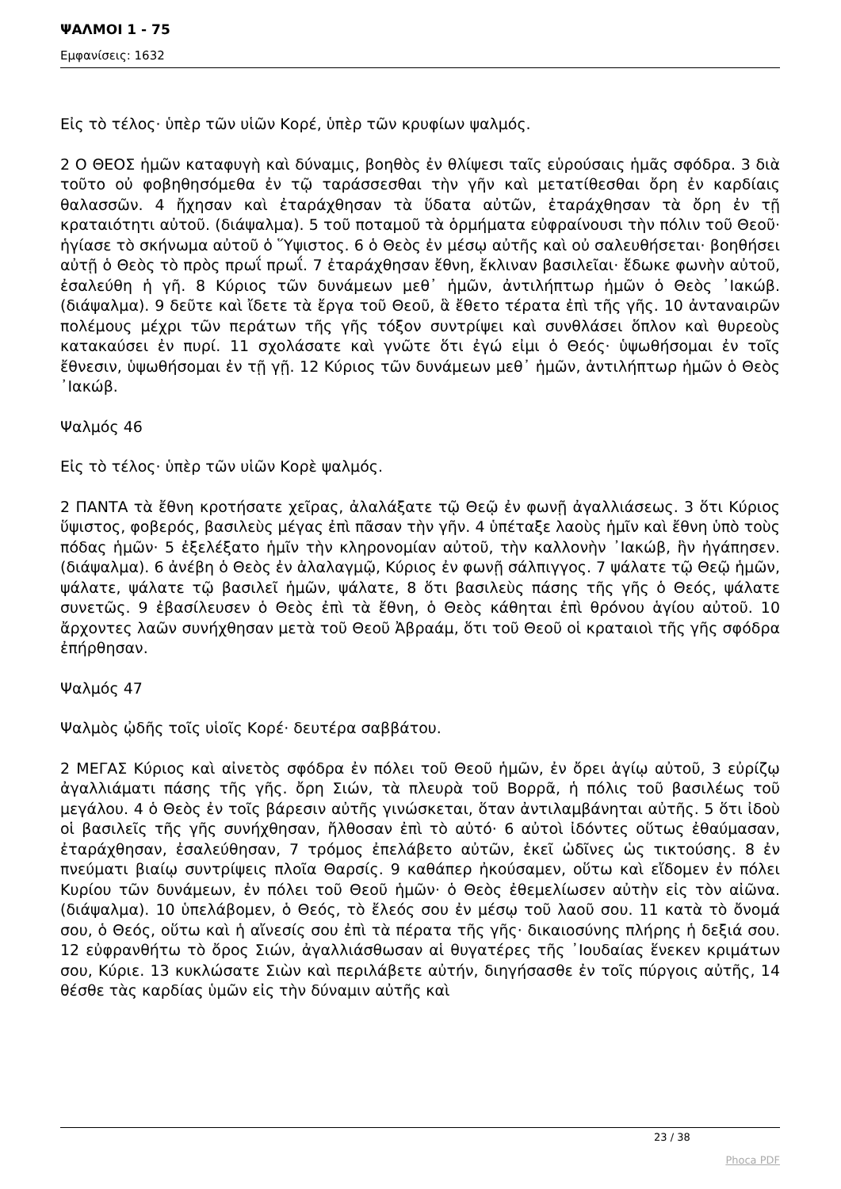ΨΑΛΜΟΙ 1 - 75
Εμφανίσεις: 1632
Εἰς τὸ τέλος· ὑπὲρ τῶν υἱῶν Κορέ, ὑπὲρ τῶν κρυφίων ψαλμός.
2 Ο ΘΕΟΣ ἡμῶν καταφυγὴ καὶ δύναμις, βοηθὸς ἐν θλίψεσι ταῖς εὑρούσαις ἡμᾶς σφόδρα. 3 διὰ τοῦτο οὐ φοβηθησόμεθα ἐν τῷ ταράσσεσθαι τὴν γῆν καὶ μετατίθεσθαι ὄρη ἐν καρδίαις θαλασσῶν. 4 ἤχησαν καὶ ἐταράχθησαν τὰ ὕδατα αὐτῶν, ἐταράχθησαν τὰ ὄρη ἐν τῇ κραταιότητι αὐτοῦ. (διάψαλμα). 5 τοῦ ποταμοῦ τὰ ὁρμήματα εὐφραίνουσι τὴν πόλιν τοῦ Θεοῦ· ἡγίασε τὸ σκήνωμα αὐτοῦ ὁ Ὕψιστος. 6 ὁ Θεὸς ἐν μέσῳ αὐτῆς καὶ οὐ σαλευθήσεται· βοηθήσει αὐτῇ ὁ Θεὸς τὸ πρὸς πρωΐ πρωΐ. 7 ἐταράχθησαν ἔθνη, ἔκλιναν βασιλεῖαι· ἔδωκε φωνὴν αὐτοῦ, ἐσαλεύθη ἡ γῆ. 8 Κύριος τῶν δυνάμεων μεθ᾿ ἡμῶν, ἀντιλήπτωρ ἡμῶν ὁ Θεὸς ᾿Ιακώβ. (διάψαλμα). 9 δεῦτε καὶ ἴδετε τὰ ἔργα τοῦ Θεοῦ, ἃ ἔθετο τέρατα ἐπὶ τῆς γῆς. 10 ἀνταναιρῶν πολέμους μέχρι τῶν περάτων τῆς γῆς τόξον συντρίψει καὶ συνθλάσει ὅπλον καὶ θυρεοὺς κατακαύσει ἐν πυρί. 11 σχολάσατε καὶ γνῶτε ὅτι ἐγώ εἰμι ὁ Θεός· ὑψωθήσομαι ἐν τοῖς ἔθνεσιν, ὑψωθήσομαι ἐν τῇ γῇ. 12 Κύριος τῶν δυνάμεων μεθ᾿ ἡμῶν, ἀντιλήπτωρ ἡμῶν ὁ Θεὸς ᾿Ιακώβ.
Ψαλμός 46
Εἰς τὸ τέλος· ὑπὲρ τῶν υἱῶν Κορὲ ψαλμός.
2 ΠΑΝΤΑ τὰ ἔθνη κροτήσατε χεῖρας, ἀλαλάξατε τῷ Θεῷ ἐν φωνῇ ἀγαλλιάσεως. 3 ὅτι Κύριος ὕψιστος, φοβερός, βασιλεὺς μέγας ἐπὶ πᾶσαν τὴν γῆν. 4 ὑπέταξε λαοὺς ἡμῖν καὶ ἔθνη ὑπὸ τοὺς πόδας ἡμῶν· 5 ἐξελέξατο ἡμῖν τὴν κληρονομίαν αὐτοῦ, τὴν καλλονὴν ᾿Ιακώβ, ἣν ἠγάπησεν. (διάψαλμα). 6 ἀνέβη ὁ Θεὸς ἐν ἀλαλαγμῷ, Κύριος ἐν φωνῇ σάλπιγγος. 7 ψάλατε τῷ Θεῷ ἡμῶν, ψάλατε, ψάλατε τῷ βασιλεῖ ἡμῶν, ψάλατε, 8 ὅτι βασιλεὺς πάσης τῆς γῆς ὁ Θεός, ψάλατε συνετῶς. 9 ἐβασίλευσεν ὁ Θεὸς ἐπὶ τὰ ἔθνη, ὁ Θεὸς κάθηται ἐπὶ θρόνου ἁγίου αὐτοῦ. 10 ἄρχοντες λαῶν συνήχθησαν μετὰ τοῦ Θεοῦ Ἀβραάμ, ὅτι τοῦ Θεοῦ οἱ κραταιοὶ τῆς γῆς σφόδρα ἐπήρθησαν.
Ψαλμός 47
Ψαλμὸς ᾠδῆς τοῖς υἱοῖς Κορέ· δευτέρα σαββάτου.
2 ΜΕΓΑΣ Κύριος καὶ αἰνετὸς σφόδρα ἐν πόλει τοῦ Θεοῦ ἡμῶν, ἐν ὄρει ἁγίῳ αὐτοῦ, 3 εὐρίζῳ ἀγαλλιάματι πάσης τῆς γῆς. ὄρη Σιών, τὰ πλευρὰ τοῦ Βορρᾶ, ἡ πόλις τοῦ βασιλέως τοῦ μεγάλου. 4 ὁ Θεὸς ἐν τοῖς βάρεσιν αὐτῆς γινώσκεται, ὅταν ἀντιλαμβάνηται αὐτῆς. 5 ὅτι ἰδοὺ οἱ βασιλεῖς τῆς γῆς συνήχθησαν, ἤλθοσαν ἐπὶ τὸ αὐτό· 6 αὐτοὶ ἰδόντες οὕτως ἐθαύμασαν, ἐταράχθησαν, ἐσαλεύθησαν, 7 τρόμος ἐπελάβετο αὐτῶν, ἐκεῖ ὠδῖνες ὡς τικτούσης. 8 ἐν πνεύματι βιαίῳ συντρίψεις πλοῖα Θαρσίς. 9 καθάπερ ἠκούσαμεν, οὕτω καὶ εἴδομεν ἐν πόλει Κυρίου τῶν δυνάμεων, ἐν πόλει τοῦ Θεοῦ ἡμῶν· ὁ Θεὸς ἐθεμελίωσεν αὐτὴν εἰς τὸν αἰῶνα. (διάψαλμα). 10 ὑπελάβομεν, ὁ Θεός, τὸ ἔλεός σου ἐν μέσῳ τοῦ λαοῦ σου. 11 κατὰ τὸ ὄνομά σου, ὁ Θεός, οὕτω καὶ ἡ αἴνεσίς σου ἐπὶ τὰ πέρατα τῆς γῆς· δικαιοσύνης πλήρης ἡ δεξιά σου. 12 εὐφρανθήτω τὸ ὄρος Σιών, ἀγαλλιάσθωσαν αἱ θυγατέρες τῆς ᾿Ιουδαίας ἕνεκεν κριμάτων σου, Κύριε. 13 κυκλώσατε Σιὼν καὶ περιλάβετε αὐτήν, διηγήσασθε ἐν τοῖς πύργοις αὐτῆς, 14 θέσθε τὰς καρδίας ὑμῶν εἰς τὴν δύναμιν αὐτῆς καὶ
23 / 38
Phoca PDF